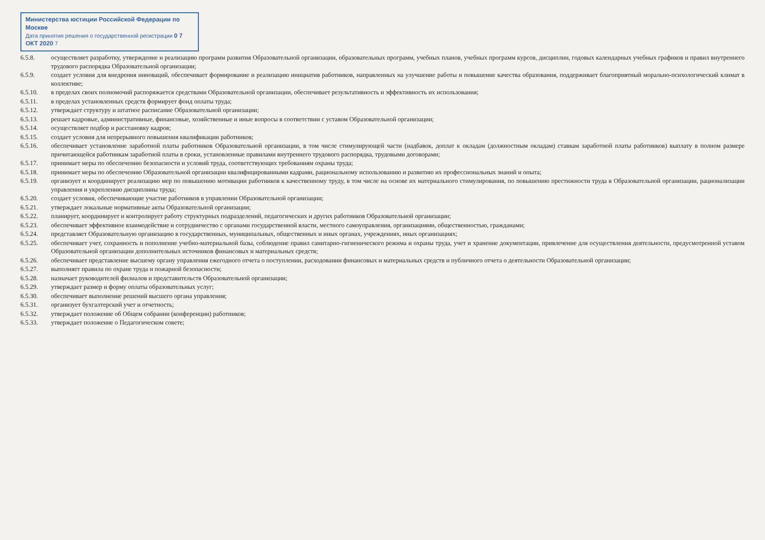Министерства юстиции Российской Федерации по Москве
Дата принятия решения о государственной регистрации 0 7 ОКТ 2020 7
6.5.8. осуществляет разработку, утверждение и реализацию программ развития Образовательной организации, образовательных программ, учебных планов, учебных программ курсов, дисциплин, годовых календарных учебных графиков и правил внутреннего трудового распорядка Образовательной организации;
6.5.9. создает условия для внедрения инноваций, обеспечивает формирование и реализацию инициатив работников, направленных на улучшение работы и повышение качества образования, поддерживает благоприятный морально-психологический климат в коллективе;
6.5.10. в пределах своих полномочий распоряжается средствами Образовательной организации, обеспечивает результативность и эффективность их использования;
6.5.11. в пределах установленных средств формирует фонд оплаты труда;
6.5.12. утверждает структуру и штатное расписание Образовательной организации;
6.5.13. решает кадровые, административные, финансовые, хозяйственные и иные вопросы в соответствии с уставом Образовательной организации;
6.5.14. осуществляет подбор и расстановку кадров;
6.5.15. создает условия для непрерывного повышения квалификации работников;
6.5.16. обеспечивает установление заработной платы работников Образовательной организации, в том числе стимулирующей части (надбавок, доплат к окладам (должностным окладам) ставкам заработной платы работников) выплату в полном размере причитающейся работникам заработной платы в сроки, установленные правилами внутреннего трудового распорядка, трудовыми договорами;
6.5.17. принимает меры по обеспечению безопасности и условий труда, соответствующих требованиям охраны труда;
6.5.18. принимает меры по обеспечению Образовательной организации квалифицированными кадрами, рациональному использованию и развитию их профессиональных знаний и опыта;
6.5.19. организует и координирует реализацию мер по повышению мотивации работников к качественному труду, в том числе на основе их материального стимулирования, по повышению престижности труда в Образовательной организации, рационализации управления и укреплению дисциплины труда;
6.5.20. создает условия, обеспечивающие участие работников в управлении Образовательной организации;
6.5.21. утверждает локальные нормативные акты Образовательной организации;
6.5.22. планирует, координирует и контролирует работу структурных подразделений, педагогических и других работников Образовательной организации;
6.5.23. обеспечивает эффективное взаимодействие и сотрудничество с органами государственной власти, местного самоуправления, организациями, общественностью, гражданами;
6.5.24. представляет Образовательную организацию в государственных, муниципальных, общественных и иных органах, учреждениях, иных организациях;
6.5.25. обеспечивает учет, сохранность и пополнение учебно-материальной базы, соблюдение правил санитарно-гигиенического режима и охраны труда, учет и хранение документации, привлечение для осуществления деятельности, предусмотренной уставом Образовательной организации дополнительных источников финансовых и материальных средств;
6.5.26. обеспечивает представление высшему органу управления ежегодного отчета о поступлении, расходовании финансовых и материальных средств и публичного отчета о деятельности Образовательной организации;
6.5.27. выполняет правила по охране труда и пожарной безопасности;
6.5.28. назначает руководителей филиалов и представительств Образовательной организации;
6.5.29. утверждает размер и форму оплаты образовательных услуг;
6.5.30. обеспечивает выполнение решений высшего органа управления;
6.5.31. организует бухгалтерский учет и отчетность;
6.5.32. утверждает положение об Общем собрании (конференции) работников;
6.5.33. утверждает положение о Педагогическом совете;